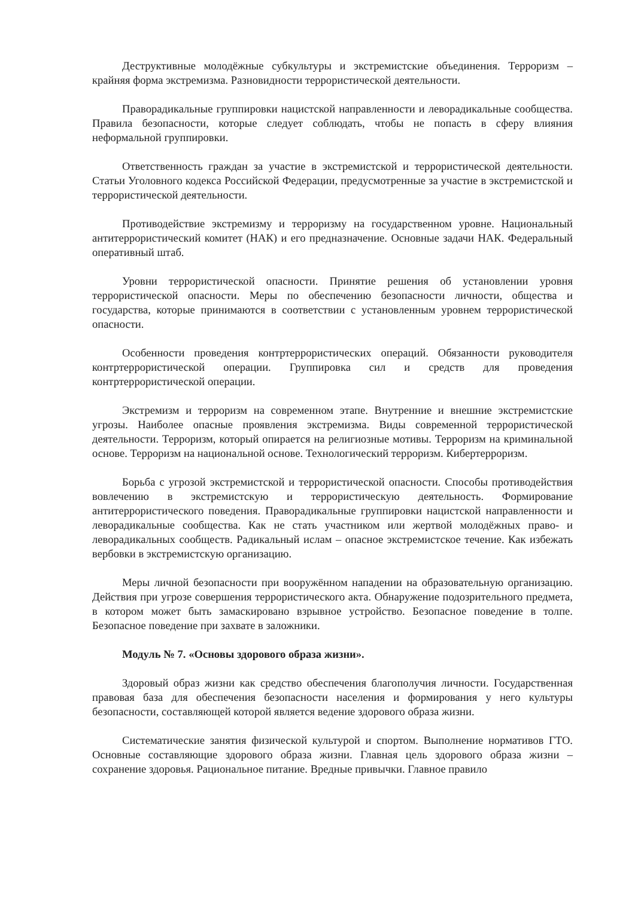Деструктивные молодёжные субкультуры и экстремистские объединения. Терроризм – крайняя форма экстремизма. Разновидности террористической деятельности.
Праворадикальные группировки нацистской направленности и леворадикальные сообщества. Правила безопасности, которые следует соблюдать, чтобы не попасть в сферу влияния неформальной группировки.
Ответственность граждан за участие в экстремистской и террористической деятельности. Статьи Уголовного кодекса Российской Федерации, предусмотренные за участие в экстремистской и террористической деятельности.
Противодействие экстремизму и терроризму на государственном уровне. Национальный антитеррористический комитет (НАК) и его предназначение. Основные задачи НАК. Федеральный оперативный штаб.
Уровни террористической опасности. Принятие решения об установлении уровня террористической опасности. Меры по обеспечению безопасности личности, общества и государства, которые принимаются в соответствии с установленным уровнем террористической опасности.
Особенности проведения контртеррористических операций. Обязанности руководителя контртеррористической операции. Группировка сил и средств для проведения контртеррористической операции.
Экстремизм и терроризм на современном этапе. Внутренние и внешние экстремистские угрозы. Наиболее опасные проявления экстремизма. Виды современной террористической деятельности. Терроризм, который опирается на религиозные мотивы. Терроризм на криминальной основе. Терроризм на национальной основе. Технологический терроризм. Кибертерроризм.
Борьба с угрозой экстремистской и террористической опасности. Способы противодействия вовлечению в экстремистскую и террористическую деятельность. Формирование антитеррористического поведения. Праворадикальные группировки нацистской направленности и леворадикальные сообщества. Как не стать участником или жертвой молодёжных право- и леворадикальных сообществ. Радикальный ислам – опасное экстремистское течение. Как избежать вербовки в экстремистскую организацию.
Меры личной безопасности при вооружённом нападении на образовательную организацию. Действия при угрозе совершения террористического акта. Обнаружение подозрительного предмета, в котором может быть замаскировано взрывное устройство. Безопасное поведение в толпе. Безопасное поведение при захвате в заложники.
Модуль № 7. «Основы здорового образа жизни».
Здоровый образ жизни как средство обеспечения благополучия личности. Государственная правовая база для обеспечения безопасности населения и формирования у него культуры безопасности, составляющей которой является ведение здорового образа жизни.
Систематические занятия физической культурой и спортом. Выполнение нормативов ГТО. Основные составляющие здорового образа жизни. Главная цель здорового образа жизни – сохранение здоровья. Рациональное питание. Вредные привычки. Главное правило